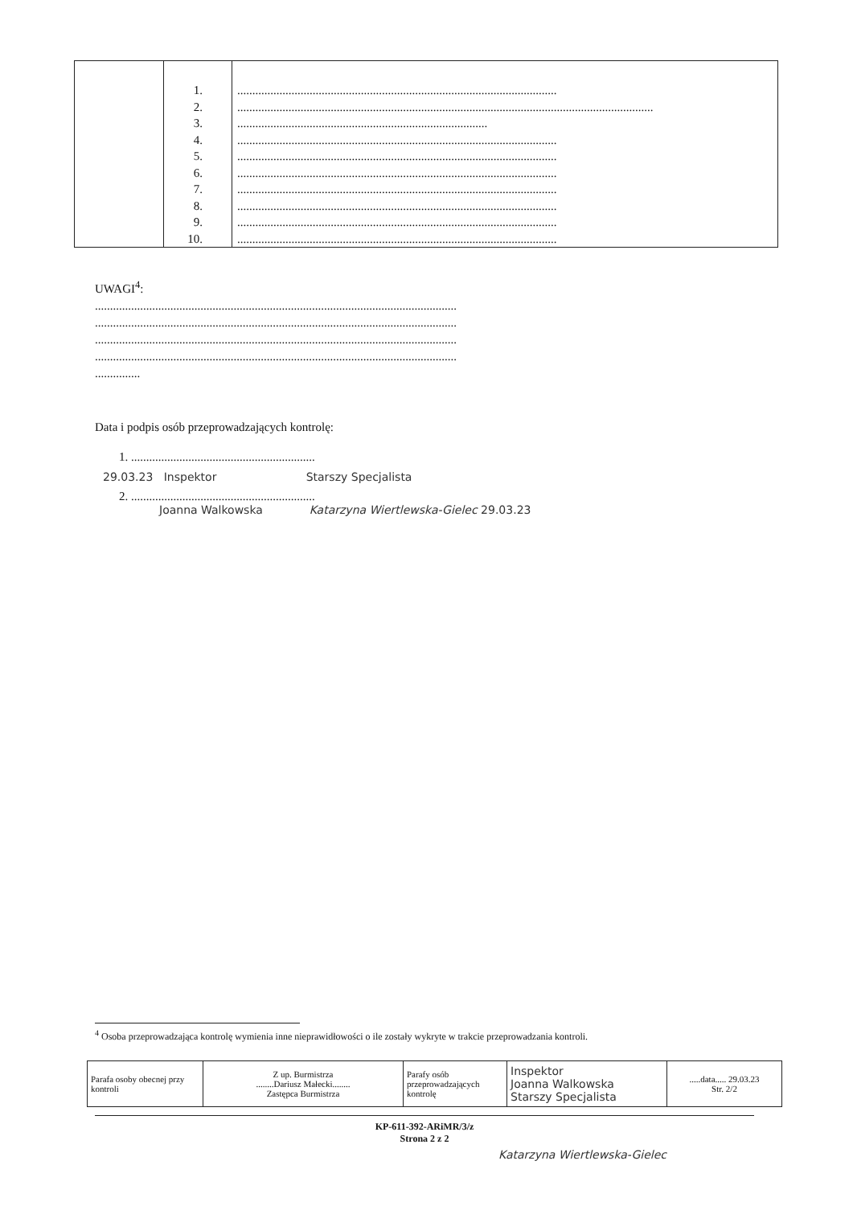| | 1. 2. 3. 4. 5. 6. 7. 8. 9. 10. | .......................................................................................................... .......................................................................................................................................... ................................................................................... .......................................................................................................... .......................................................................................................... .......................................................................................................... .......................................................................................................... .......................................................................................................... .......................................................................................................... .......................................................................................................... |
UWAGI<sup>4</sup>:
........................................................................................................................
........................................................................................................................
........................................................................................................................
........................................................................................................................
...............
Data i podpis osób przeprowadzających kontrolę:
1. .............................................................
29.03.23 Inspektor Starszy Specjalista
2. .............................................................
Joanna Walkowska Katarzyna Wiertlewska-Gielec 29.03.23
<sup>4</sup> Osoba przeprowadzająca kontrolę wymienia inne nieprawidłowości o ile zostały wykryte w trakcie przeprowadzania kontroli.
| Parafa osoby obecnej przy kontroli | Z up. Burmistrza ........Dariusz Małecki........ Zastępca Burmistrza | Parafy osób przeprowadzających kontrolę | Inspektor Joanna Walkowska Starszy Specjalista | .....data..... 29.03.23 Str. 2/2 |
KP-611-392-ARiMR/3/z
Strona 2 z 2
Katarzyna Wiertlewska-Gielec